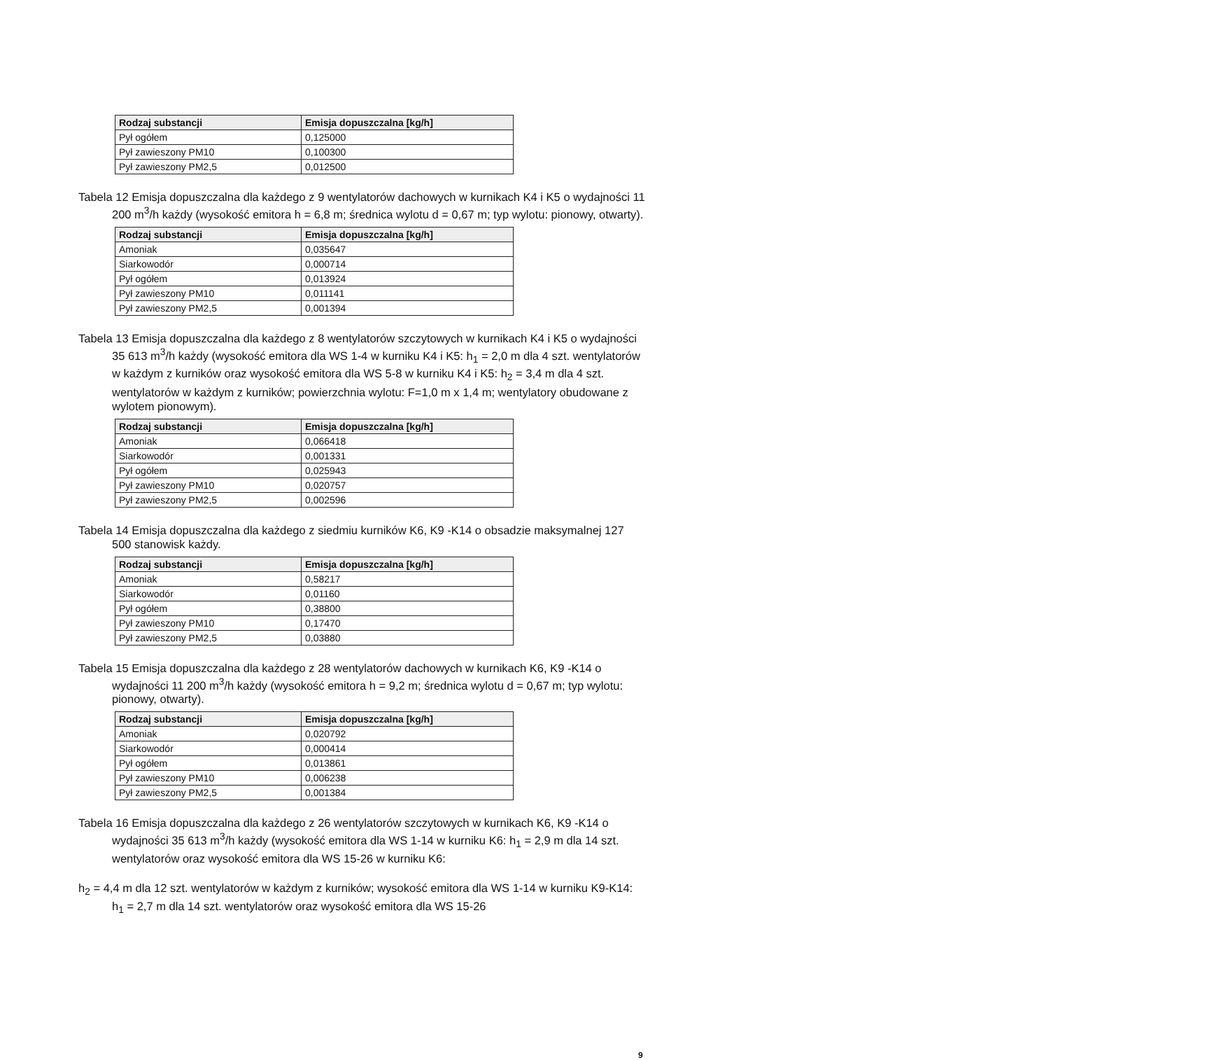| Rodzaj substancji | Emisja dopuszczalna [kg/h] |
| --- | --- |
| Pył ogółem | 0,125000 |
| Pył zawieszony PM10 | 0,100300 |
| Pył zawieszony PM2,5 | 0,012500 |
Tabela 12 Emisja dopuszczalna dla każdego z 9 wentylatorów dachowych w kurnikach K4 i K5 o wydajności 11 200 m<sup>3</sup>/h każdy (wysokość emitora h = 6,8 m; średnica wylotu d = 0,67 m; typ wylotu: pionowy, otwarty).
| Rodzaj substancji | Emisja dopuszczalna [kg/h] |
| --- | --- |
| Amoniak | 0,035647 |
| Siarkowodór | 0,000714 |
| Pył ogółem | 0,013924 |
| Pył zawieszony PM10 | 0,011141 |
| Pył zawieszony PM2,5 | 0,001394 |
Tabela 13 Emisja dopuszczalna dla każdego z 8 wentylatorów szczytowych w kurnikach K4 i K5 o wydajności 35 613 m<sup>3</sup>/h każdy (wysokość emitora dla WS 1-4 w kurniku K4 i K5: h<sub>1</sub> = 2,0 m dla 4 szt. wentylatorów w każdym z kurników oraz wysokość emitora dla WS 5-8 w kurniku K4 i K5: h<sub>2</sub> = 3,4 m dla 4 szt. wentylatorów w każdym z kurników; powierzchnia wylotu: F=1,0 m x 1,4 m; wentylatory obudowane z wylotem pionowym).
| Rodzaj substancji | Emisja dopuszczalna [kg/h] |
| --- | --- |
| Amoniak | 0,066418 |
| Siarkowodór | 0,001331 |
| Pył ogółem | 0,025943 |
| Pył zawieszony PM10 | 0,020757 |
| Pył zawieszony PM2,5 | 0,002596 |
Tabela 14 Emisja dopuszczalna dla każdego z siedmiu kurników K6, K9 -K14 o obsadzie maksymalnej 127 500 stanowisk każdy.
| Rodzaj substancji | Emisja dopuszczalna [kg/h] |
| --- | --- |
| Amoniak | 0,58217 |
| Siarkowodór | 0,01160 |
| Pył ogółem | 0,38800 |
| Pył zawieszony PM10 | 0,17470 |
| Pył zawieszony PM2,5 | 0,03880 |
Tabela 15 Emisja dopuszczalna dla każdego z 28 wentylatorów dachowych w kurnikach K6, K9 -K14 o wydajności 11 200 m<sup>3</sup>/h każdy (wysokość emitora h = 9,2 m; średnica wylotu d = 0,67 m; typ wylotu: pionowy, otwarty).
| Rodzaj substancji | Emisja dopuszczalna [kg/h] |
| --- | --- |
| Amoniak | 0,020792 |
| Siarkowodór | 0,000414 |
| Pył ogółem | 0,013861 |
| Pył zawieszony PM10 | 0,006238 |
| Pył zawieszony PM2,5 | 0,001384 |
Tabela 16 Emisja dopuszczalna dla każdego z 26 wentylatorów szczytowych w kurnikach K6, K9 -K14 o wydajności 35 613 m<sup>3</sup>/h każdy (wysokość emitora dla WS 1-14 w kurniku K6: h<sub>1</sub> = 2,9 m dla 14 szt. wentylatorów oraz wysokość emitora dla WS 15-26 w kurniku K6:
h<sub>2</sub> = 4,4 m dla 12 szt. wentylatorów w każdym z kurników; wysokość emitora dla WS 1-14 w kurniku K9-K14: h<sub>1</sub> = 2,7 m dla 14 szt. wentylatorów oraz wysokość emitora dla WS 15-26
9